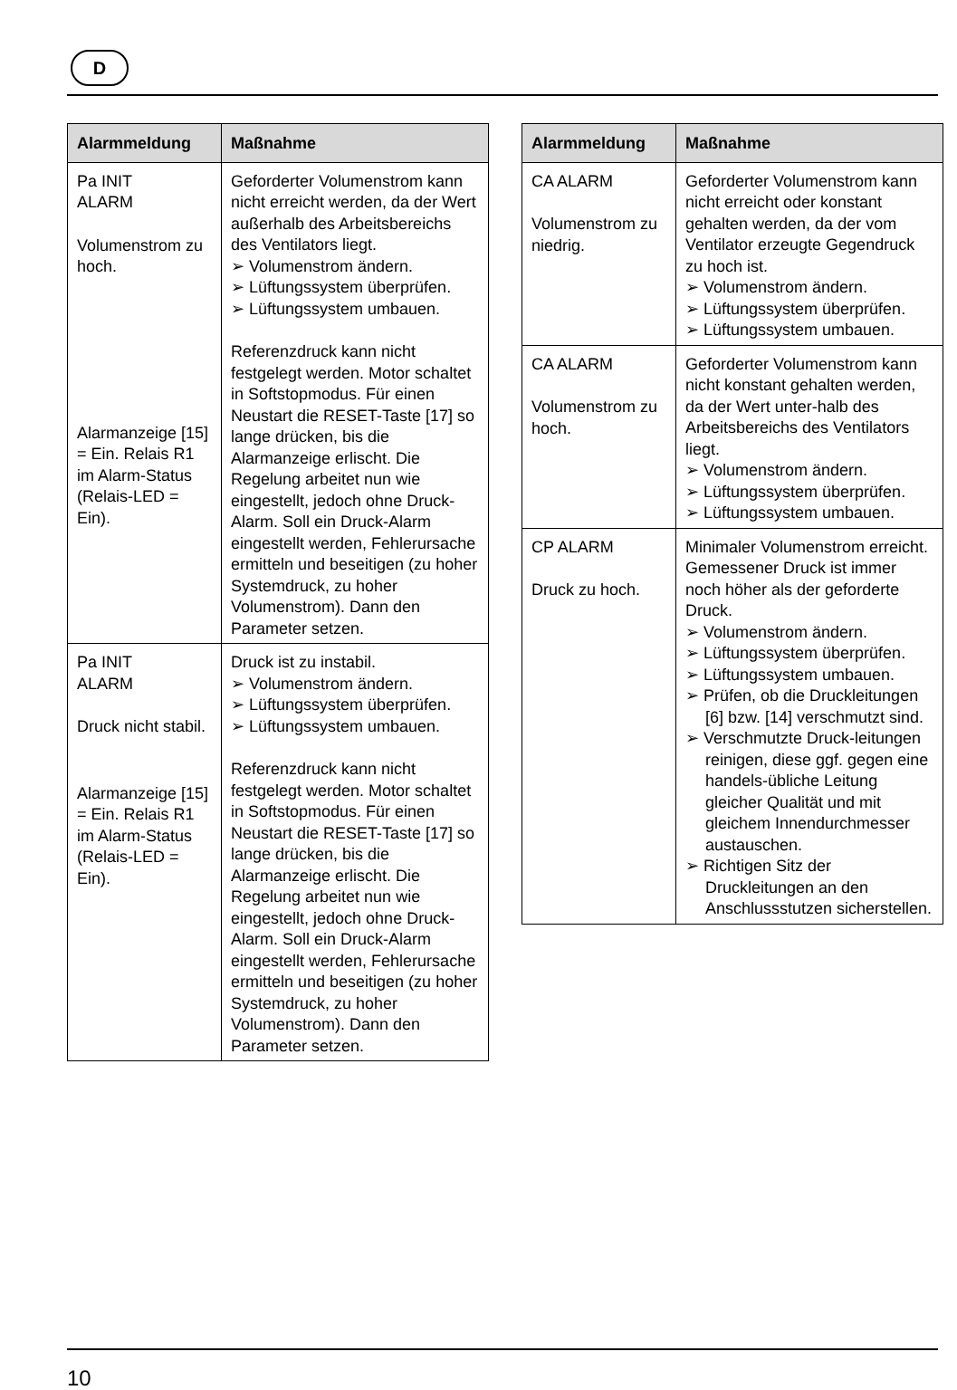D
| Alarmmeldung | Maßnahme |
| --- | --- |
| Pa INIT ALARM Volumenstrom zu hoch. Alarmanzeige [15] = Ein. Relais R1 im Alarm-Status (Relais-LED = Ein). | Geforderter Volumenstrom kann nicht erreicht werden, da der Wert außerhalb des Arbeitsbereichs des Ventilators liegt. ➢ Volumenstrom ändern. ➢ Lüftungssystem überprüfen. ➢ Lüftungssystem umbauen. Referenzdruck kann nicht festgelegt werden. Motor schaltet in Softstopmodus. Für einen Neustart die RESET-Taste [17] so lange drücken, bis die Alarmanzeige erlischt. Die Regelung arbeitet nun wie eingestellt, jedoch ohne Druck-Alarm. Soll ein Druck-Alarm eingestellt werden, Fehlerursache ermitteln und beseitigen (zu hoher Systemdruck, zu hoher Volumenstrom). Dann den Parameter setzen. |
| Pa INIT ALARM Druck nicht stabil. Alarmanzeige [15] = Ein. Relais R1 im Alarm-Status (Relais-LED = Ein). | Druck ist zu instabil. ➢ Volumenstrom ändern. ➢ Lüftungssystem überprüfen. ➢ Lüftungssystem umbauen. Referenzdruck kann nicht festgelegt werden. Motor schaltet in Softstopmodus. Für einen Neustart die RESET-Taste [17] so lange drücken, bis die Alarmanzeige erlischt. Die Regelung arbeitet nun wie eingestellt, jedoch ohne Druck-Alarm. Soll ein Druck-Alarm eingestellt werden, Fehlerursache ermitteln und beseitigen (zu hoher Systemdruck, zu hoher Volumenstrom). Dann den Parameter setzen. |
| Alarmmeldung | Maßnahme |
| --- | --- |
| CA ALARM Volumenstrom zu niedrig. | Geforderter Volumenstrom kann nicht erreicht oder konstant gehalten werden, da der vom Ventilator erzeugte Gegendruck zu hoch ist. ➢ Volumenstrom ändern. ➢ Lüftungssystem überprüfen. ➢ Lüftungssystem umbauen. |
| CA ALARM Volumenstrom zu hoch. | Geforderter Volumenstrom kann nicht konstant gehalten werden, da der Wert unter-halb des Arbeitsbereichs des Ventilators liegt. ➢ Volumenstrom ändern. ➢ Lüftungssystem überprüfen. ➢ Lüftungssystem umbauen. |
| CP ALARM Druck zu hoch. | Minimaler Volumenstrom erreicht. Gemessener Druck ist immer noch höher als der geforderte Druck. ➢ Volumenstrom ändern. ➢ Lüftungssystem überprüfen. ➢ Lüftungssystem umbauen. ➢ Prüfen, ob die Druckleitungen [6] bzw. [14] verschmutzt sind. ➢ Verschmutzte Druck-leitungen reinigen, diese ggf. gegen eine handels-übliche Leitung gleicher Qualität und mit gleichem Innendurchmesser austauschen. ➢ Richtigen Sitz der Druckleitungen an den Anschlussstutzen sicherstellen. |
10